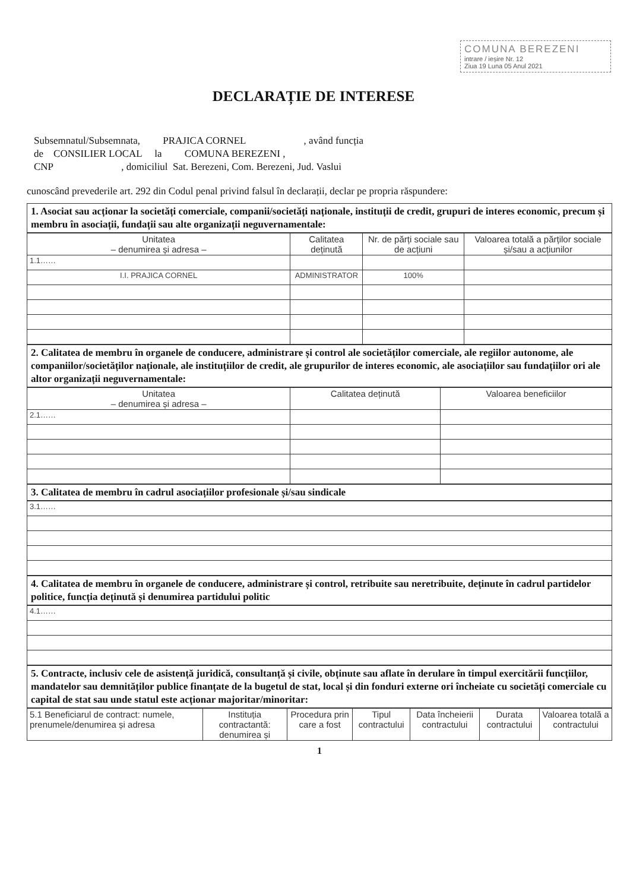COMUNA BEREZENI
intrare / ieșire Nr. 12
Ziua 19 Luna 05 Anul 2021
DECLARAȚIE DE INTERESE
Subsemnatul/Subsemnata, PRAJICA CORNEL , având funcția
de CONSILIER LOCAL la COMUNA BEREZENI ,
CNP , domiciliul Sat. Berezeni, Com. Berezeni, Jud. Vaslui
cunoscând prevederile art. 292 din Codul penal privind falsul în declarații, declar pe propria răspundere:
1. Asociat sau acționar la societăți comerciale, companii/societăți naționale, instituții de credit, grupuri de interes economic, precum și membru în asociații, fundații sau alte organizații neguvernamentale:
| Unitatea – denumirea și adresa – | Calitatea deținută | Nr. de părți sociale sau de acțiuni | Valoarea totală a părților sociale și/sau a acțiunilor |
| --- | --- | --- | --- |
| 1.1…… | | | |
| I.I. PRAJICA CORNEL | ADMINISTRATOR | 100% | |
2. Calitatea de membru în organele de conducere, administrare și control ale societăților comerciale, ale regiilor autonome, ale companiilor/societăților naționale, ale instituțiilor de credit, ale grupurilor de interes economic, ale asociațiilor sau fundațiilor ori ale altor organizații neguvernamentale:
| Unitatea – denumirea și adresa – | Calitatea deținută | Valoarea beneficiilor |
| --- | --- | --- |
| 2.1…… | | |
3. Calitatea de membru în cadrul asociațiilor profesionale și/sau sindicale
| 3.1…… |
4. Calitatea de membru în organele de conducere, administrare și control, retribuite sau neretribuite, deținute în cadrul partidelor politice, funcția deținută și denumirea partidului politic
| 4.1…… |
5. Contracte, inclusiv cele de asistență juridică, consultanță și civile, obținute sau aflate în derulare în timpul exercitării funcțiilor, mandatelor sau demnităților publice finanțate de la bugetul de stat, local și din fonduri externe ori încheiate cu societăți comerciale cu capital de stat sau unde statul este acționar majoritar/minoritar:
| 5.1 Beneficiarul de contract: numele, prenumele/denumirea și adresa | Instituția contractantă: denumirea și | Procedura prin care a fost | Tipul contractului | Data încheierii contractului | Durata contractului | Valoarea totală a contractului |
| --- | --- | --- | --- | --- | --- | --- |
1